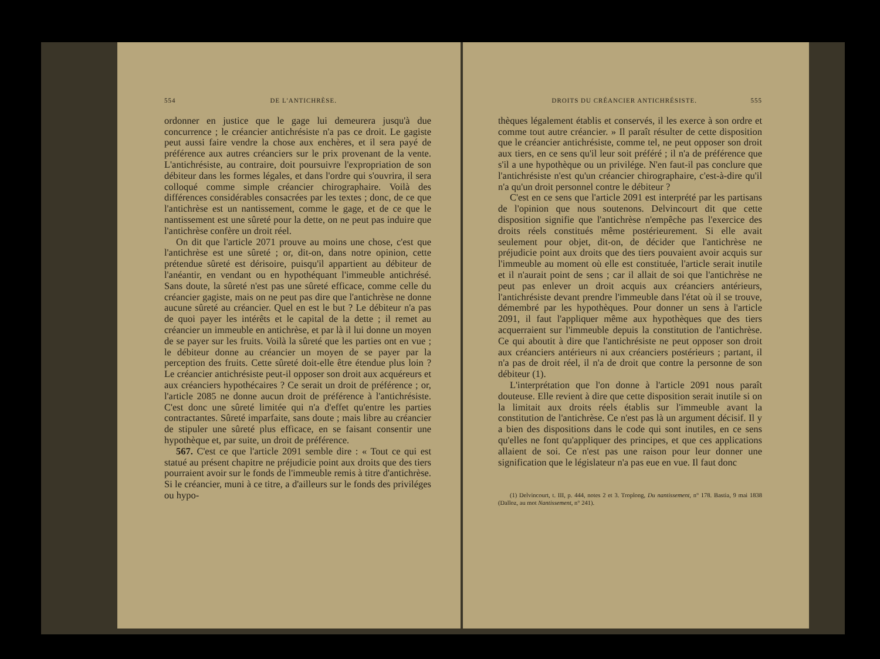554 DE L'ANTICHRÈSE.
ordonner en justice que le gage lui demeurera jusqu'à due concurrence ; le créancier antichrésiste n'a pas ce droit. Le gagiste peut aussi faire vendre la chose aux enchères, et il sera payé de préférence aux autres créanciers sur le prix provenant de la vente. L'antichrésiste, au contraire, doit poursuivre l'expropriation de son débiteur dans les formes légales, et dans l'ordre qui s'ouvrira, il sera colloqué comme simple créancier chirographaire. Voilà des différences considérables consacrées par les textes ; donc, de ce que l'antichrèse est un nantissement, comme le gage, et de ce que le nantissement est une sûreté pour la dette, on ne peut pas induire que l'antichrèse confère un droit réel.
On dit que l'article 2071 prouve au moins une chose, c'est que l'antichrèse est une sûreté ; or, dit-on, dans notre opinion, cette prétendue sûreté est dérisoire, puisqu'il appartient au débiteur de l'anéantir, en vendant ou en hypothéquant l'immeuble antichrésé. Sans doute, la sûreté n'est pas une sûreté efficace, comme celle du créancier gagiste, mais on ne peut pas dire que l'antichrèse ne donne aucune sûreté au créancier. Quel en est le but ? Le débiteur n'a pas de quoi payer les intérêts et le capital de la dette ; il remet au créancier un immeuble en antichrèse, et par là il lui donne un moyen de se payer sur les fruits. Voilà la sûreté que les parties ont en vue ; le débiteur donne au créancier un moyen de se payer par la perception des fruits. Cette sûreté doit-elle être étendue plus loin ? Le créancier antichrésiste peut-il opposer son droit aux acquéreurs et aux créanciers hypothécaires ? Ce serait un droit de préférence ; or, l'article 2085 ne donne aucun droit de préférence à l'antichrésiste. C'est donc une sûreté limitée qui n'a d'effet qu'entre les parties contractantes. Sûreté imparfaite, sans doute ; mais libre au créancier de stipuler une sûreté plus efficace, en se faisant consentir une hypothèque et, par suite, un droit de préférence.
567. C'est ce que l'article 2091 semble dire : « Tout ce qui est statué au présent chapitre ne préjudicie point aux droits que des tiers pourraient avoir sur le fonds de l'immeuble remis à titre d'antichrèse. Si le créancier, muni à ce titre, a d'ailleurs sur le fonds des priviléges ou hypo-
DROITS DU CRÉANCIER ANTICHRÉSISTE. 555
thèques légalement établis et conservés, il les exerce à son ordre et comme tout autre créancier. » Il paraît résulter de cette disposition que le créancier antichrésiste, comme tel, ne peut opposer son droit aux tiers, en ce sens qu'il leur soit préféré ; il n'a de préférence que s'il a une hypothèque ou un privilége. N'en faut-il pas conclure que l'antichrésiste n'est qu'un créancier chirographaire, c'est-à-dire qu'il n'a qu'un droit personnel contre le débiteur ?
C'est en ce sens que l'article 2091 est interprété par les partisans de l'opinion que nous soutenons. Delvincourt dit que cette disposition signifie que l'antichrèse n'empêche pas l'exercice des droits réels constitués même postérieurement. Si elle avait seulement pour objet, dit-on, de décider que l'antichrèse ne préjudicie point aux droits que des tiers pouvaient avoir acquis sur l'immeuble au moment où elle est constituée, l'article serait inutile et il n'aurait point de sens ; car il allait de soi que l'antichrèse ne peut pas enlever un droit acquis aux créanciers antérieurs, l'antichrésiste devant prendre l'immeuble dans l'état où il se trouve, démembré par les hypothèques. Pour donner un sens à l'article 2091, il faut l'appliquer même aux hypothèques que des tiers acquerraient sur l'immeuble depuis la constitution de l'antichrèse. Ce qui aboutit à dire que l'antichrésiste ne peut opposer son droit aux créanciers antérieurs ni aux créanciers postérieurs ; partant, il n'a pas de droit réel, il n'a de droit que contre la personne de son débiteur (1).
L'interprétation que l'on donne à l'article 2091 nous paraît douteuse. Elle revient à dire que cette disposition serait inutile si on la limitait aux droits réels établis sur l'immeuble avant la constitution de l'antichrèse. Ce n'est pas là un argument décisif. Il y a bien des dispositions dans le code qui sont inutiles, en ce sens qu'elles ne font qu'appliquer des principes, et que ces applications allaient de soi. Ce n'est pas une raison pour leur donner une signification que le législateur n'a pas eue en vue. Il faut donc
(1) Delvincourt, t. III, p. 444, notes 2 et 3. Troplong, Du nantissement, n° 178. Bastia, 9 mai 1838 (Dalloz, au mot Nantissement, n° 241).